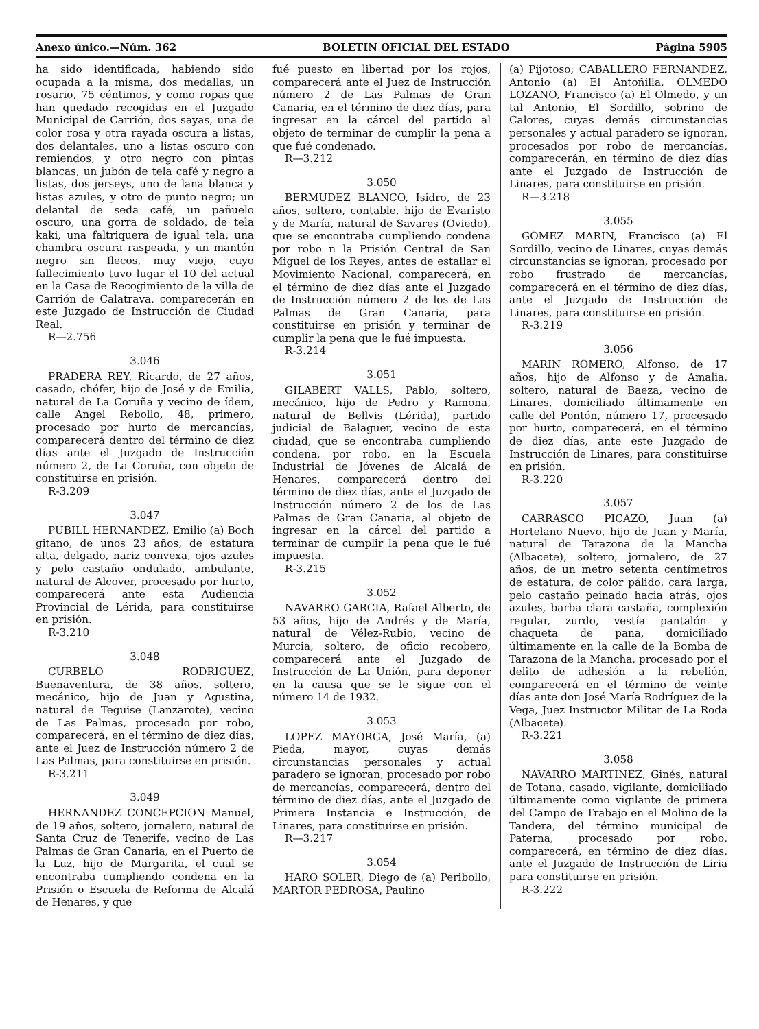Anexo único.—Núm. 362 BOLETIN OFICIAL DEL ESTADO Página 5905
ha sido identificada, habiendo sido ocupada a la misma, dos medallas, un rosario, 75 céntimos, y como ropas que han quedado recogidas en el Juzgado Municipal de Carrión, dos sayas, una de color rosa y otra rayada oscura a listas, dos delantales, uno a listas oscuro con remiendos, y otro negro con pintas blancas, un jubón de tela café y negro a listas, dos jerseys, uno de lana blanca y listas azules, y otro de punto negro; un delantal de seda café, un pañuelo oscuro, una gorra de soldado, de tela kaki, una faltriquera de igual tela, una chambra oscura raspeada, y un mantón negro sin flecos, muy viejo, cuyo fallecimiento tuvo lugar el 10 del actual en la Casa de Recogimiento de la villa de Carrión de Calatrava. comparecerán en este Juzgado de Instrucción de Ciudad Real.
R—2.756
3.046
PRADERA REY, Ricardo, de 27 años, casado, chófer, hijo de José y de Emilia, natural de La Coruña y vecino de ídem, calle Angel Rebollo, 48, primero, procesado por hurto de mercancías, comparecerá dentro del término de diez días ante el Juzgado de Instrucción número 2, de La Coruña, con objeto de constituirse en prisión.
R-3.209
3.047
PUBILL HERNANDEZ, Emilio (a) Boch gitano, de unos 23 años, de estatura alta, delgado, nariz convexa, ojos azules y pelo castaño ondulado, ambulante, natural de Alcover, procesado por hurto, comparecerá ante esta Audiencia Provincial de Lérida, para constituirse en prisión.
R-3.210
3.048
CURBELO RODRIGUEZ, Buenaventura, de 38 años, soltero, mecánico, hijo de Juan y Agustina, natural de Teguise (Lanzarote), vecino de Las Palmas, procesado por robo, comparecerá, en el término de diez días, ante el Juez de Instrucción número 2 de Las Palmas, para constituirse en prisión.
R-3.211
3.049
HERNANDEZ CONCEPCION Manuel, de 19 años, soltero, jornalero, natural de Santa Cruz de Tenerife, vecino de Las Palmas de Gran Canaria, en el Puerto de la Luz, hijo de Margarita, el cual se encontraba cumpliendo condena en la Prisión o Escuela de Reforma de Alcalá de Henares, y que
fué puesto en libertad por los rojos, comparecerá ante el Juez de Instrucción número 2 de Las Palmas de Gran Canaria, en el término de diez días, para ingresar en la cárcel del partido al objeto de terminar de cumplir la pena a que fué condenado.
R—3.212
3.050
BERMUDEZ BLANCO, Isidro, de 23 años, soltero, contable, hijo de Evaristo y de María, natural de Savares (Oviedo), que se encontraba cumpliendo condena por robo n la Prisión Central de San Miguel de los Reyes, antes de estallar el Movimiento Nacional, comparecerá, en el término de diez días ante el Juzgado de Instrucción número 2 de los de Las Palmas de Gran Canaria, para constituirse en prisión y terminar de cumplir la pena que le fué impuesta.
R-3.214
3.051
GILABERT VALLS, Pablo, soltero, mecánico, hijo de Pedro y Ramona, natural de Bellvis (Lérida), partido judicial de Balaguer, vecino de esta ciudad, que se encontraba cumpliendo condena, por robo, en la Escuela Industrial de Jóvenes de Alcalá de Henares, comparecerá dentro del término de diez días, ante el Juzgado de Instrucción número 2 de los de Las Palmas de Gran Canaria, al objeto de ingresar en la cárcel del partido a terminar de cumplir la pena que le fué impuesta.
R-3.215
3.052
NAVARRO GARCIA, Rafael Alberto, de 53 años, hijo de Andrés y de María, natural de Vélez-Rubio, vecino de Murcia, soltero, de oficio recobero, comparecerá ante el Juzgado de Instrucción de La Unión, para deponer en la causa que se le sigue con el número 14 de 1932.
3.053
LOPEZ MAYORGA, José María, (a) Pieda, mayor, cuyas demás circunstancias personales y actual paradero se ignoran, procesado por robo de mercancías, comparecerá, dentro del término de diez días, ante el Juzgado de Primera Instancia e Instrucción, de Linares, para constituirse en prisión.
R—3.217
3.054
HARO SOLER, Diego de (a) Peribollo, MARTOR PEDROSA, Paulino
(a) Pijotoso; CABALLERO FERNANDEZ, Antonio (a) El Antoñilla, OLMEDO LOZANO, Francisco (a) El Olmedo, y un tal Antonio, El Sordillo, sobrino de Calores, cuyas demás circunstancias personales y actual paradero se ignoran, procesados por robo de mercancías, comparecerán, en término de diez días ante el Juzgado de Instrucción de Linares, para constituirse en prisión.
R—3.218
3.055
GOMEZ MARIN, Francisco (a) El Sordillo, vecino de Linares, cuyas demás circunstancias se ignoran, procesado por robo frustrado de mercancías, comparecerá en el término de diez días, ante el Juzgado de Instrucción de Linares, para constituirse en prisión.
R-3.219
3.056
MARIN ROMERO, Alfonso, de 17 años, hijo de Alfonso y de Amalia, soltero, natural de Baeza, vecino de Linares, domiciliado últimamente en calle del Pontón, número 17, procesado por hurto, comparecerá, en el término de diez días, ante este Juzgado de Instrucción de Linares, para constituirse en prisión.
R-3.220
3.057
CARRASCO PICAZO, Juan (a) Hortelano Nuevo, hijo de Juan y María, natural de Tarazona de la Mancha (Albacete), soltero, jornalero, de 27 años, de un metro setenta centímetros de estatura, de color pálido, cara larga, pelo castaño peinado hacia atrás, ojos azules, barba clara castaña, complexión regular, zurdo, vestía pantalón y chaqueta de pana, domiciliado últimamente en la calle de la Bomba de Tarazona de la Mancha, procesado por el delito de adhesión a la rebelión, comparecerá en el término de veinte días ante don José María Rodríguez de la Vega, Juez Instructor Militar de La Roda (Albacete).
R-3.221
3.058
NAVARRO MARTINEZ, Ginés, natural de Totana, casado, vigilante, domiciliado últimamente como vigilante de primera del Campo de Trabajo en el Molino de la Tandera, del término municipal de Paterna, procesado por robo, comparecerá, en término de diez días, ante el Juzgado de Instrucción de Liria para constituirse en prisión.
R-3.222